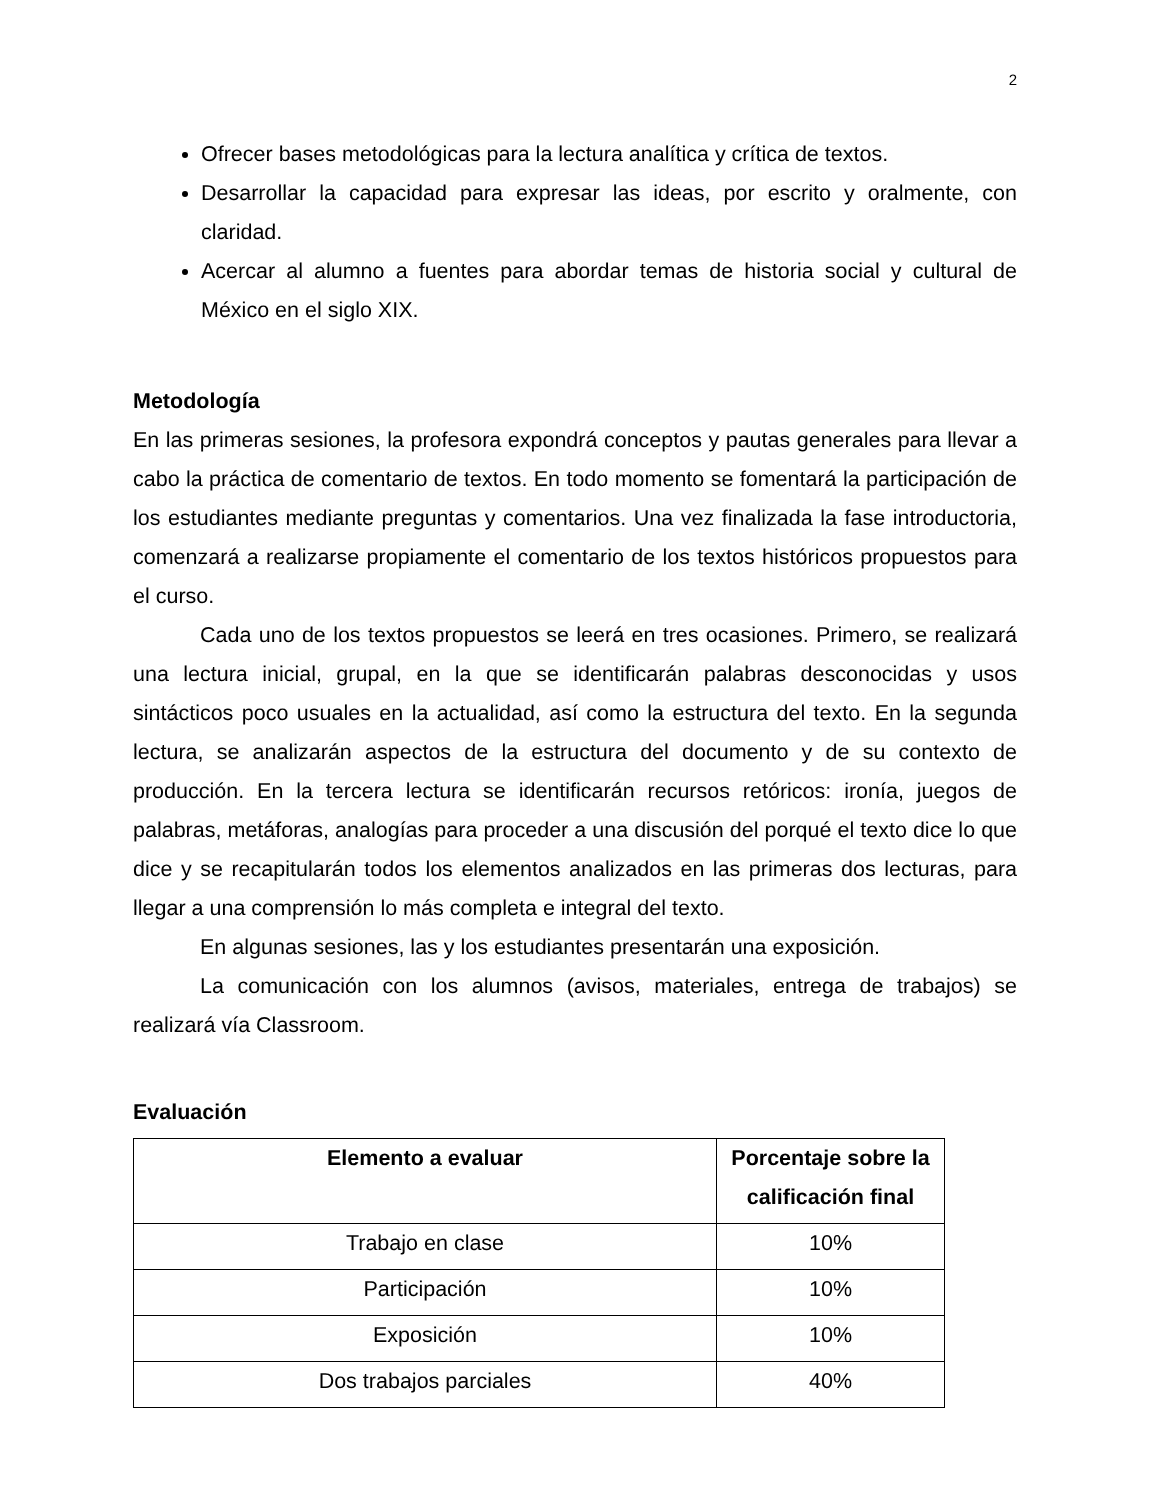2
Ofrecer bases metodológicas para la lectura analítica y crítica de textos.
Desarrollar la capacidad para expresar las ideas, por escrito y oralmente, con claridad.
Acercar al alumno a fuentes para abordar temas de historia social y cultural de México en el siglo XIX.
Metodología
En las primeras sesiones, la profesora expondrá conceptos y pautas generales para llevar a cabo la práctica de comentario de textos. En todo momento se fomentará la participación de los estudiantes mediante preguntas y comentarios. Una vez finalizada la fase introductoria, comenzará a realizarse propiamente el comentario de los textos históricos propuestos para el curso.
Cada uno de los textos propuestos se leerá en tres ocasiones. Primero, se realizará una lectura inicial, grupal, en la que se identificarán palabras desconocidas y usos sintácticos poco usuales en la actualidad, así como la estructura del texto. En la segunda lectura, se analizarán aspectos de la estructura del documento y de su contexto de producción. En la tercera lectura se identificarán recursos retóricos: ironía, juegos de palabras, metáforas, analogías para proceder a una discusión del porqué el texto dice lo que dice y se recapitularán todos los elementos analizados en las primeras dos lecturas, para llegar a una comprensión lo más completa e integral del texto.
En algunas sesiones, las y los estudiantes presentarán una exposición.
La comunicación con los alumnos (avisos, materiales, entrega de trabajos) se realizará vía Classroom.
Evaluación
| Elemento a evaluar | Porcentaje sobre la calificación final |
| --- | --- |
| Trabajo en clase | 10% |
| Participación | 10% |
| Exposición | 10% |
| Dos trabajos parciales | 40% |